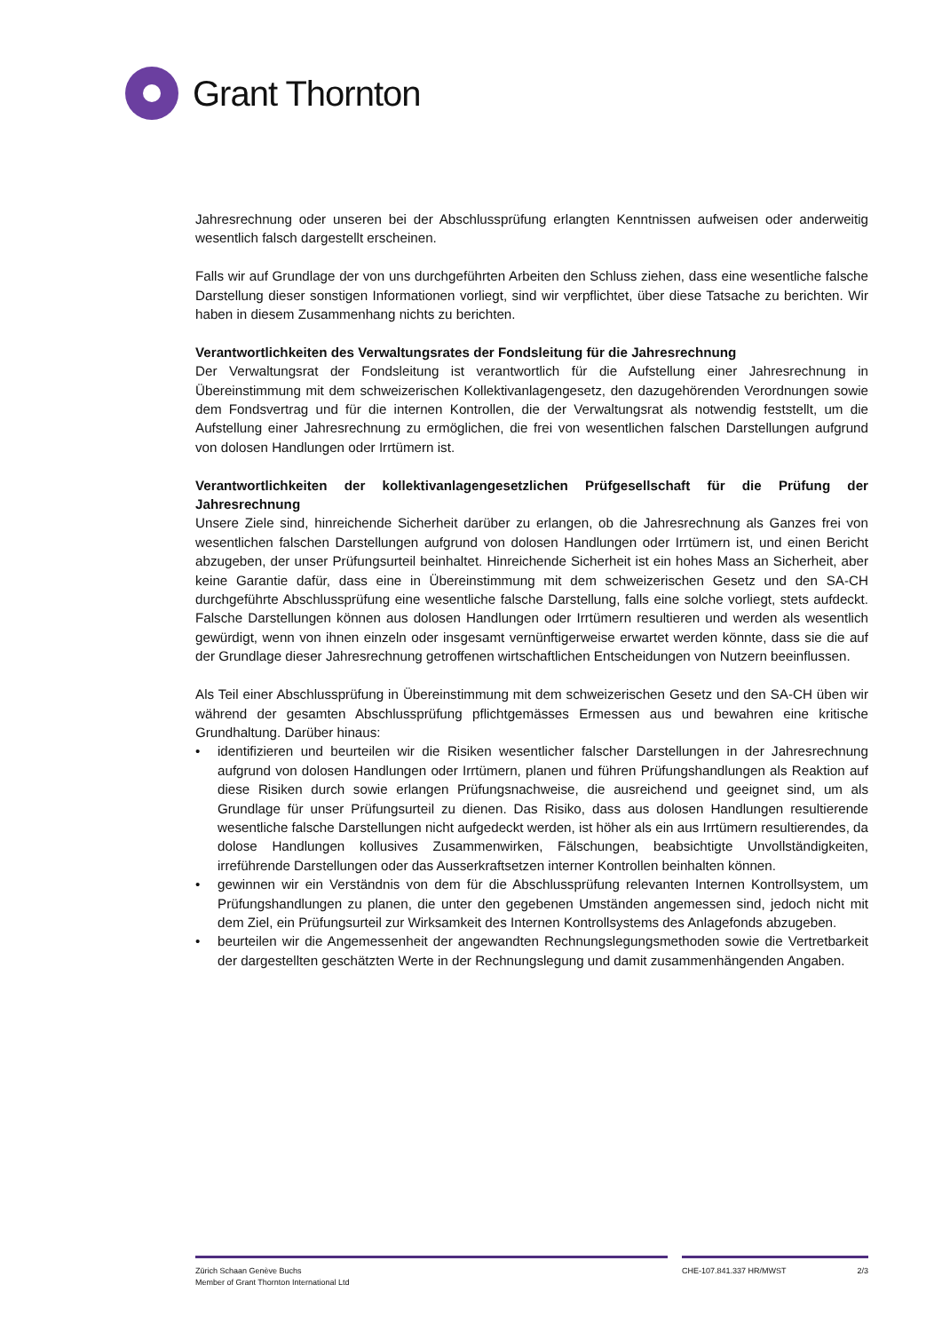Grant Thornton
Jahresrechnung oder unseren bei der Abschlussprüfung erlangten Kenntnissen aufweisen oder anderweitig wesentlich falsch dargestellt erscheinen.
Falls wir auf Grundlage der von uns durchgeführten Arbeiten den Schluss ziehen, dass eine wesentliche falsche Darstellung dieser sonstigen Informationen vorliegt, sind wir verpflichtet, über diese Tatsache zu berichten. Wir haben in diesem Zusammenhang nichts zu berichten.
Verantwortlichkeiten des Verwaltungsrates der Fondsleitung für die Jahresrechnung
Der Verwaltungsrat der Fondsleitung ist verantwortlich für die Aufstellung einer Jahresrechnung in Übereinstimmung mit dem schweizerischen Kollektivanlagengesetz, den dazugehörenden Verordnungen sowie dem Fondsvertrag und für die internen Kontrollen, die der Verwaltungsrat als notwendig feststellt, um die Aufstellung einer Jahresrechnung zu ermöglichen, die frei von wesentlichen falschen Darstellungen aufgrund von dolosen Handlungen oder Irrtümern ist.
Verantwortlichkeiten der kollektivanlagengesetzlichen Prüfgesellschaft für die Prüfung der Jahresrechnung
Unsere Ziele sind, hinreichende Sicherheit darüber zu erlangen, ob die Jahresrechnung als Ganzes frei von wesentlichen falschen Darstellungen aufgrund von dolosen Handlungen oder Irrtümern ist, und einen Bericht abzugeben, der unser Prüfungsurteil beinhaltet. Hinreichende Sicherheit ist ein hohes Mass an Sicherheit, aber keine Garantie dafür, dass eine in Übereinstimmung mit dem schweizerischen Gesetz und den SA-CH durchgeführte Abschlussprüfung eine wesentliche falsche Darstellung, falls eine solche vorliegt, stets aufdeckt. Falsche Darstellungen können aus dolosen Handlungen oder Irrtümern resultieren und werden als wesentlich gewürdigt, wenn von ihnen einzeln oder insgesamt vernünftigerweise erwartet werden könnte, dass sie die auf der Grundlage dieser Jahresrechnung getroffenen wirtschaftlichen Entscheidungen von Nutzern beeinflussen.
Als Teil einer Abschlussprüfung in Übereinstimmung mit dem schweizerischen Gesetz und den SA-CH üben wir während der gesamten Abschlussprüfung pflichtgemässes Ermessen aus und bewahren eine kritische Grundhaltung. Darüber hinaus:
• identifizieren und beurteilen wir die Risiken wesentlicher falscher Darstellungen in der Jahresrechnung aufgrund von dolosen Handlungen oder Irrtümern, planen und führen Prüfungshandlungen als Reaktion auf diese Risiken durch sowie erlangen Prüfungsnachweise, die ausreichend und geeignet sind, um als Grundlage für unser Prüfungsurteil zu dienen. Das Risiko, dass aus dolosen Handlungen resultierende wesentliche falsche Darstellungen nicht aufgedeckt werden, ist höher als ein aus Irrtümern resultierendes, da dolose Handlungen kollusives Zusammenwirken, Fälschungen, beabsichtigte Unvollständigkeiten, irreführende Darstellungen oder das Ausserkraftsetzen interner Kontrollen beinhalten können.
• gewinnen wir ein Verständnis von dem für die Abschlussprüfung relevanten Internen Kontrollsystem, um Prüfungshandlungen zu planen, die unter den gegebenen Umständen angemessen sind, jedoch nicht mit dem Ziel, ein Prüfungsurteil zur Wirksamkeit des Internen Kontrollsystems des Anlagefonds abzugeben.
• beurteilen wir die Angemessenheit der angewandten Rechnungslegungsmethoden sowie die Vertretbarkeit der dargestellten geschätzten Werte in der Rechnungslegung und damit zusammenhängenden Angaben.
Zürich Schaan Genève Buchs
Member of Grant Thornton International Ltd
CHE-107.841.337 HR/MWST 2/3